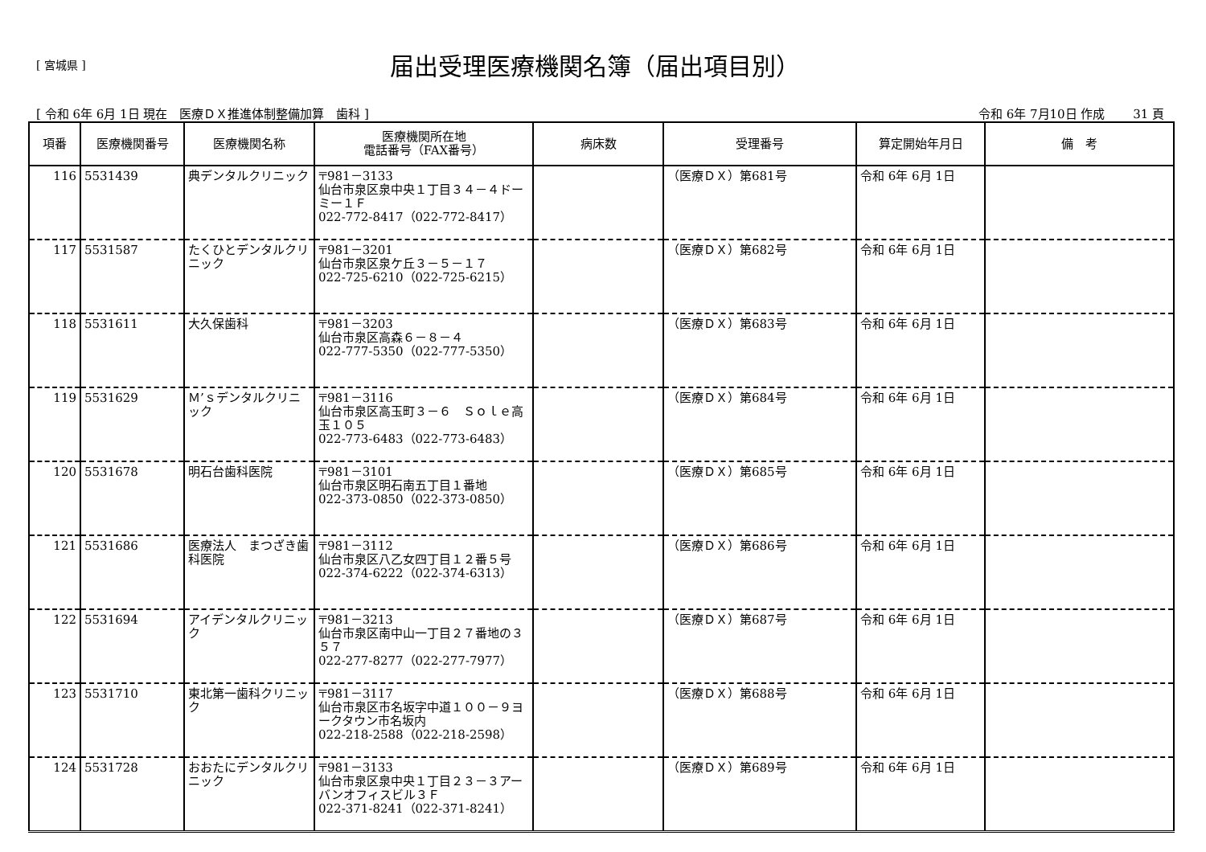[ 宮城県 ]
届出受理医療機関名簿（届出項目別）
[ 令和 6年 6月 1日 現在　医療ＤＸ推進体制整備加算　歯科 ] 令和 6年 7月10日 作成　　 31 頁
| 項番 | 医療機関番号 | 医療機関名称 | 医療機関所在地 電話番号（FAX番号） | 病床数 | 受理番号 | 算定開始年月日 | 備 考 |
| --- | --- | --- | --- | --- | --- | --- | --- |
| 116 | 5531439 | 典デンタルクリニック | 〒981－3133 仙台市泉区泉中央１丁目３４－４ドーミー１Ｆ 022-772-8417（022-772-8417） | | （医療ＤＸ）第681号 | 令和 6年 6月 1日 | |
| 117 | 5531587 | たくひとデンタルクリニック | 〒981－3201 仙台市泉区泉ケ丘３－５－１７ 022-725-6210（022-725-6215） | | （医療ＤＸ）第682号 | 令和 6年 6月 1日 | |
| 118 | 5531611 | 大久保歯科 | 〒981－3203 仙台市泉区高森６－８－４ 022-777-5350（022-777-5350） | | （医療ＤＸ）第683号 | 令和 6年 6月 1日 | |
| 119 | 5531629 | Ｍ’ｓデンタルクリニック | 〒981－3116 仙台市泉区高玉町３－６ Ｓｏｌｅ高玉１０５ 022-773-6483（022-773-6483） | | （医療ＤＸ）第684号 | 令和 6年 6月 1日 | |
| 120 | 5531678 | 明石台歯科医院 | 〒981－3101 仙台市泉区明石南五丁目１番地 022-373-0850（022-373-0850） | | （医療ＤＸ）第685号 | 令和 6年 6月 1日 | |
| 121 | 5531686 | 医療法人 まつざき歯科医院 | 〒981－3112 仙台市泉区八乙女四丁目１２番５号 022-374-6222（022-374-6313） | | （医療ＤＸ）第686号 | 令和 6年 6月 1日 | |
| 122 | 5531694 | アイデンタルクリニック | 〒981－3213 仙台市泉区南中山一丁目２７番地の３５７ 022-277-8277（022-277-7977） | | （医療ＤＸ）第687号 | 令和 6年 6月 1日 | |
| 123 | 5531710 | 東北第一歯科クリニック | 〒981－3117 仙台市泉区市名坂字中道１００－９ヨークタウン市名坂内 022-218-2588（022-218-2598） | | （医療ＤＸ）第688号 | 令和 6年 6月 1日 | |
| 124 | 5531728 | おおたにデンタルクリニック | 〒981－3133 仙台市泉区泉中央１丁目２３－３アーバンオフィスビル３Ｆ 022-371-8241（022-371-8241） | | （医療ＤＸ）第689号 | 令和 6年 6月 1日 | |